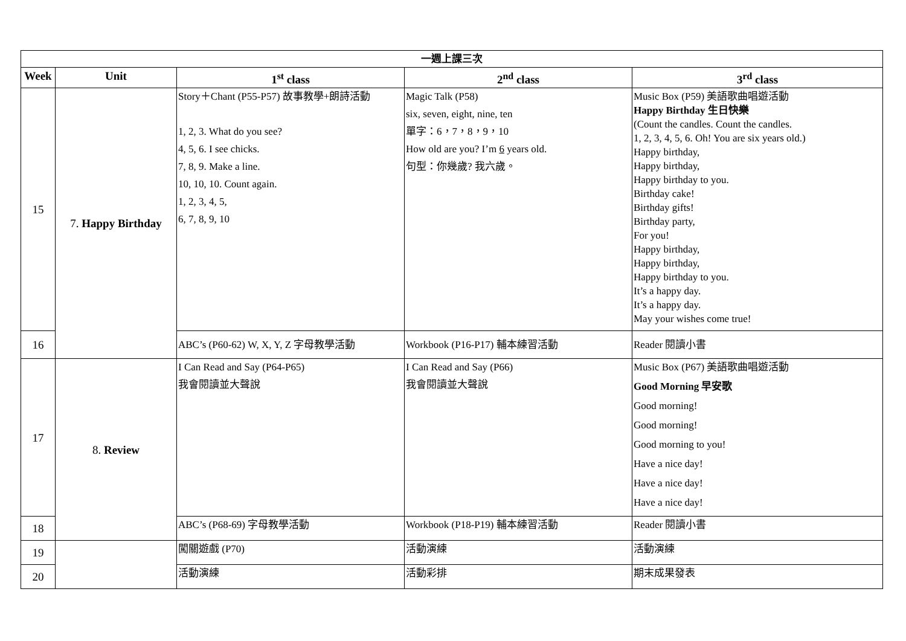| 一週上課三次 | | | | |
| --- | --- | --- | --- | --- |
| Week | Unit | 1<sup>st</sup> class | 2<sup>nd</sup> class | 3<sup>rd</sup> class |
| 15 | 7. Happy Birthday | Story＋Chant (P55-P57) 故事教學+朗詩活動 1, 2, 3. What do you see? 4, 5, 6. I see chicks. 7, 8, 9. Make a line. 10, 10, 10. Count again. 1, 2, 3, 4, 5, 6, 7, 8, 9, 10 | Magic Talk (P58) six, seven, eight, nine, ten 單字：6，7，8，9，10 How old are you? I’m 6 years old. 句型：你幾歲? 我六歲。 | Music Box (P59) 美語歌曲唱遊活動 Happy Birthday 生日快樂 (Count the candles. Count the candles. 1, 2, 3, 4, 5, 6. Oh! You are six years old.) Happy birthday, Happy birthday, Happy birthday to you. Birthday cake! Birthday gifts! Birthday party, For you! Happy birthday, Happy birthday, Happy birthday to you. It’s a happy day. It’s a happy day. May your wishes come true! |
| 16 | | ABC’s (P60-62) W, X, Y, Z 字母教學活動 | Workbook (P16-P17) 輔本練習活動 | Reader 閱讀小書 |
| 17 | 8. Review | I Can Read and Say (P64-P65) 我會閱讀並大聲說 | I Can Read and Say (P66) 我會閱讀並大聲說 | Music Box (P67) 美語歌曲唱遊活動 Good Morning 早安歌 Good morning! Good morning! Good morning to you! Have a nice day! Have a nice day! Have a nice day! |
| 18 | | ABC’s (P68-69) 字母教學活動 | Workbook (P18-P19) 輔本練習活動 | Reader 閱讀小書 |
| 19 | | 闖關遊戲 (P70) | 活動演練 | 活動演練 |
| 20 | | 活動演練 | 活動彩排 | 期末成果發表 |